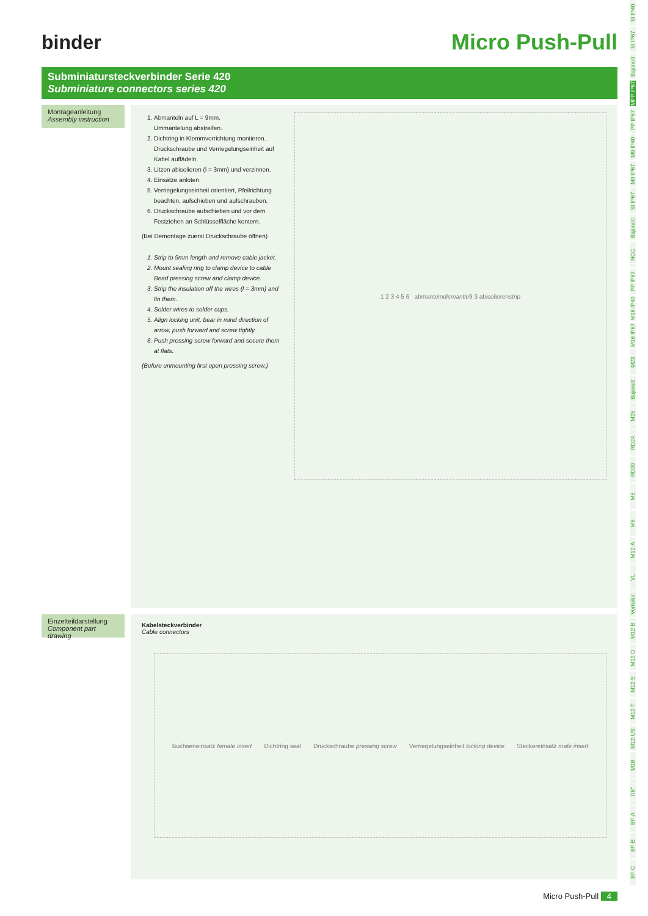binder
Micro Push-Pull
Subminiatursteckverbinder Serie 420
Subminiature connectors series 420
Montageanleitung
Assembly instruction
1. Abmanteln auf L = 9mm.
Ummantelung abstreifen.
2. Dichtring in Klemmvorrichtung montieren.
Druckschraube und Verriegelungseinheit auf Kabel auffädeln.
3. Litzen abisolieren (l = 3mm) und verzinnen.
4. Einsätze anlöten.
5. Verriegelungseinheit orientiert, Pfeilrichtung beachten, aufschieben und aufschrauben.
6. Druckschraube aufschieben und vor dem Festziehen an Schlüsselfläche kontern.
(Bei Demontage zuerst Druckschraube öffnen)
1. Strip to 9mm length and remove cable jacket.
2. Mount sealing ring to clamp device to cable
Bead pressing screw and clamp device.
3. Strip the insulation off the wires (l = 3mm) and tin them.
4. Solder wires to solder cups.
5. Align locking unit, bear in mind direction of arrow, push forward and screw tightly.
6. Push pressing screw forward and secure them at flats.
(Before unmounting first open pressing screw.)
1 2 3 4 5 6 abmanteln dismantle 9 3 abisolieren strip
Einzelteildarstellung
Component part drawing
Kabelsteckverbinder
Cable connectors
Buchseneinsatz female insert Dichtring seal Druckschraube pressing screw Verriegelungseinheit locking device Steckereinsatz male insert
SI IP40
SI IP67
Bajonett
MPP IP67
PP IP67
M9 IP40
M9 IP67
SI IP67
Bajonett
NCC
PP IP67
M16 IP40
M16 IP67
M23
Bajonett
M25
RD24
RD30
M5
M8
M12-A
VL
Verteiler
M12-B
M12-D
M12-S
M12-T
M12-US
M18
7/8''
BF-A
BF-B
BF-C
Micro Push-Pull 4